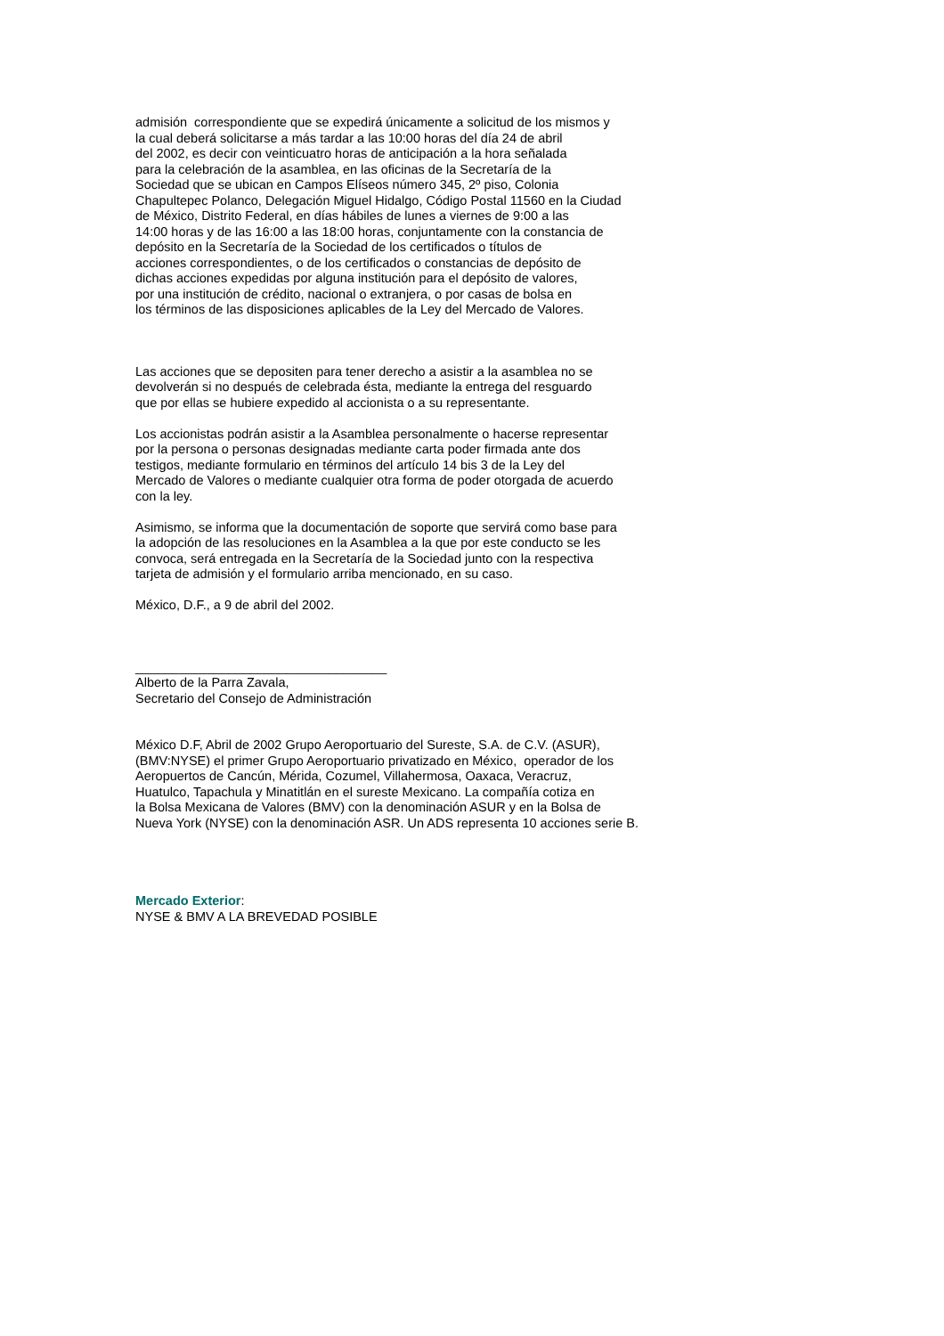admisión correspondiente que se expedirá únicamente a solicitud de los mismos y
la cual deberá solicitarse a más tardar a las 10:00 horas del día 24 de abril
del 2002, es decir con veinticuatro horas de anticipación a la hora señalada
para la celebración de la asamblea, en las oficinas de la Secretaría de la
Sociedad que se ubican en Campos Elíseos número 345, 2º piso, Colonia
Chapultepec Polanco, Delegación Miguel Hidalgo, Código Postal 11560 en la Ciudad
de México, Distrito Federal, en días hábiles de lunes a viernes de 9:00 a las
14:00 horas y de las 16:00 a las 18:00 horas, conjuntamente con la constancia de
depósito en la Secretaría de la Sociedad de los certificados o títulos de
acciones correspondientes, o de los certificados o constancias de depósito de
dichas acciones expedidas por alguna institución para el depósito de valores,
por una institución de crédito, nacional o extranjera, o por casas de bolsa en
los términos de las disposiciones aplicables de la Ley del Mercado de Valores.
Las acciones que se depositen para tener derecho a asistir a la asamblea no se
devolverán si no después de celebrada ésta, mediante la entrega del resguardo
que por ellas se hubiere expedido al accionista o a su representante.
Los accionistas podrán asistir a la Asamblea personalmente o hacerse representar
por la persona o personas designadas mediante carta poder firmada ante dos
testigos, mediante formulario en términos del artículo 14 bis 3 de la Ley del
Mercado de Valores o mediante cualquier otra forma de poder otorgada de acuerdo
con la ley.
Asimismo, se informa que la documentación de soporte que servirá como base para
la adopción de las resoluciones en la Asamblea a la que por este conducto se les
convoca, será entregada en la Secretaría de la Sociedad junto con la respectiva
tarjeta de admisión y el formulario arriba mencionado, en su caso.
México, D.F., a 9 de abril del 2002.
___________________________________
Alberto de la Parra Zavala,
Secretario del Consejo de Administración
México D.F, Abril de 2002 Grupo Aeroportuario del Sureste, S.A. de C.V. (ASUR),
(BMV:NYSE) el primer Grupo Aeroportuario privatizado en México, operador de los
Aeropuertos de Cancún, Mérida, Cozumel, Villahermosa, Oaxaca, Veracruz,
Huatulco, Tapachula y Minatitlán en el sureste Mexicano. La compañía cotiza en
la Bolsa Mexicana de Valores (BMV) con la denominación ASUR y en la Bolsa de
Nueva York (NYSE) con la denominación ASR. Un ADS representa 10 acciones serie B.
Mercado Exterior:
NYSE & BMV A LA BREVEDAD POSIBLE